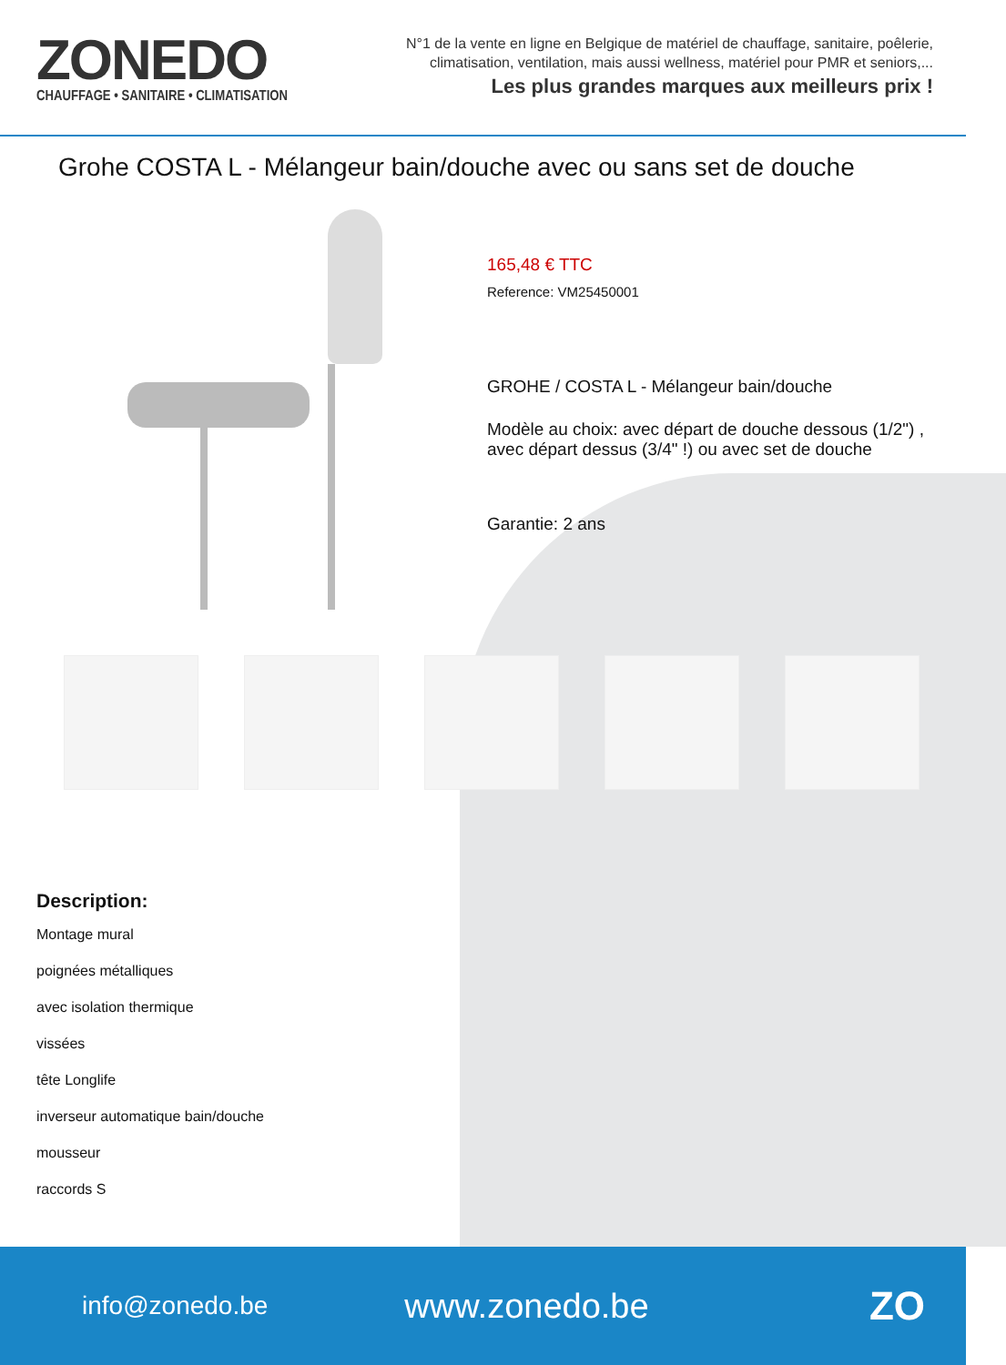ZONEDO
CHAUFFAGE • SANITAIRE • CLIMATISATION
N°1 de la vente en ligne en Belgique de matériel de chauffage, sanitaire, poêlerie,
climatisation, ventilation, mais aussi wellness, matériel pour PMR et seniors,...
Les plus grandes marques aux meilleurs prix !
Grohe COSTA L - Mélangeur bain/douche avec ou sans set de douche
165,48 € TTC
Reference: VM25450001
GROHE / COSTA L - Mélangeur bain/douche
Modèle au choix: avec départ de douche dessous (1/2") , avec départ dessus (3/4" !) ou avec set de douche
Garantie: 2 ans
Description:
Montage mural
poignées métalliques
avec isolation thermique
vissées
tête Longlife
inverseur automatique bain/douche
mousseur
raccords S
info@zonedo.be
www.zonedo.be
ZO